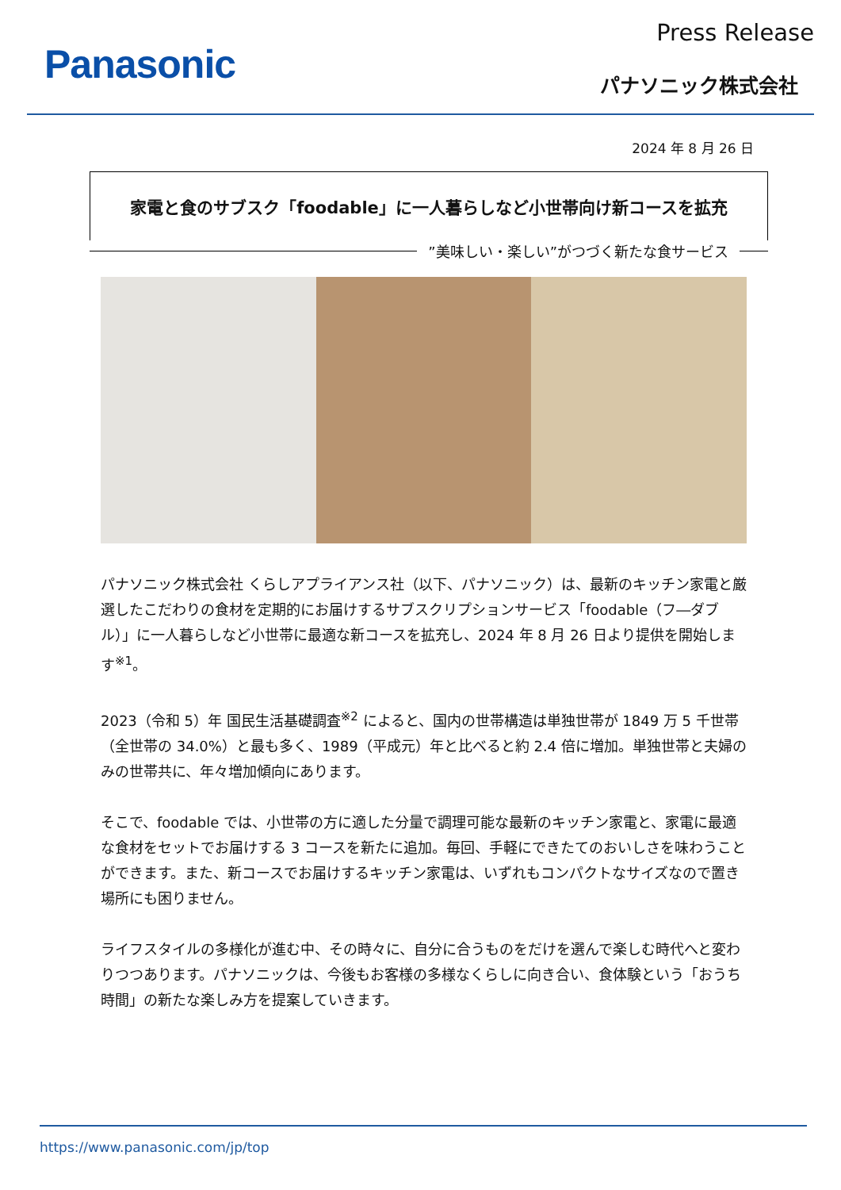Panasonic
Press Release
パナソニック株式会社
2024 年 8 月 26 日
家電と食のサブスク「foodable」に一人暮らしなど小世帯向け新コースを拡充
”美味しい・楽しい”がつづく新たな食サービス
パナソニック株式会社 くらしアプライアンス社（以下、パナソニック）は、最新のキッチン家電と厳選したこだわりの食材を定期的にお届けするサブスクリプションサービス「foodable（フ―ダブル）」に一人暮らしなど小世帯に最適な新コースを拡充し、2024 年 8 月 26 日より提供を開始します<sup>※1</sup>。
2023（令和 5）年 国民生活基礎調査<sup>※2</sup> によると、国内の世帯構造は単独世帯が 1849 万 5 千世帯（全世帯の 34.0%）と最も多く、1989（平成元）年と比べると約 2.4 倍に増加。単独世帯と夫婦のみの世帯共に、年々増加傾向にあります。
そこで、foodable では、小世帯の方に適した分量で調理可能な最新のキッチン家電と、家電に最適な食材をセットでお届けする 3 コースを新たに追加。毎回、手軽にできたてのおいしさを味わうことができます。また、新コースでお届けするキッチン家電は、いずれもコンパクトなサイズなので置き場所にも困りません。
ライフスタイルの多様化が進む中、その時々に、自分に合うものをだけを選んで楽しむ時代へと変わりつつあります。パナソニックは、今後もお客様の多様なくらしに向き合い、食体験という「おうち時間」の新たな楽しみ方を提案していきます。
https://www.panasonic.com/jp/top